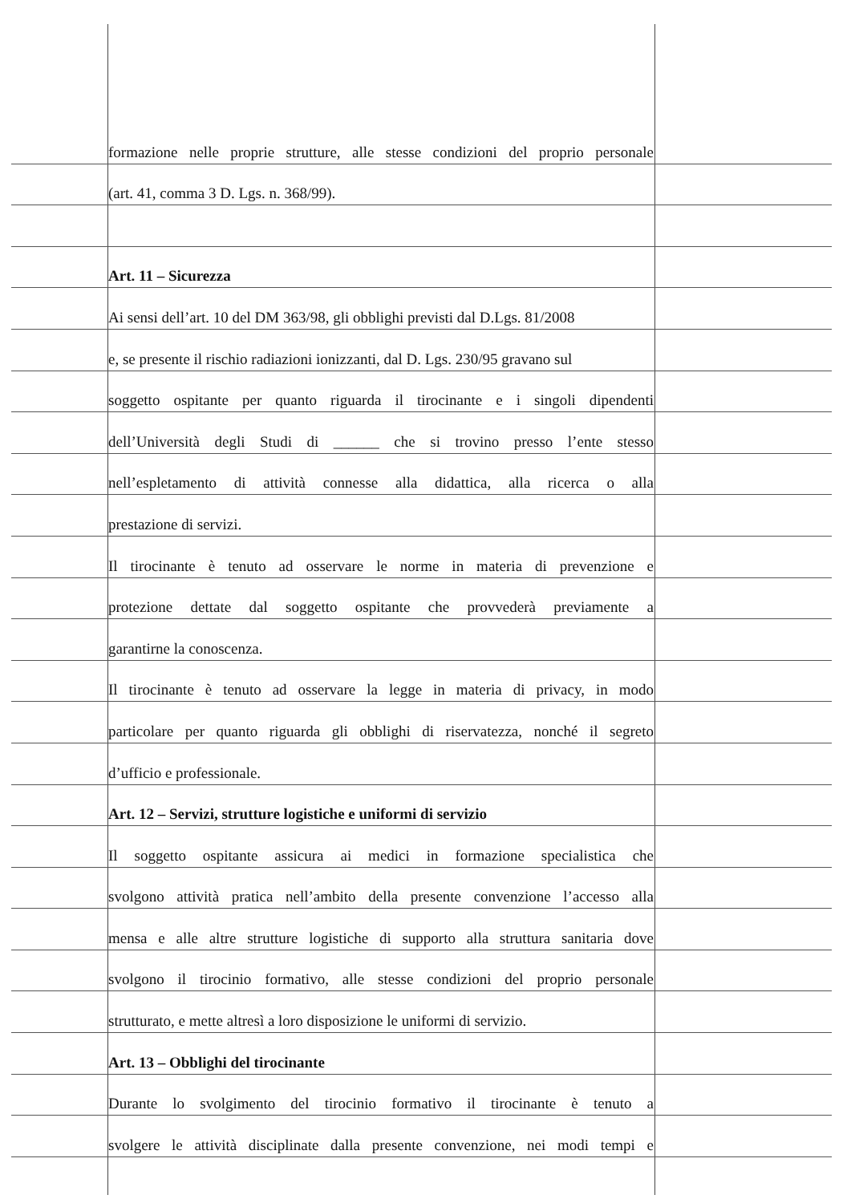formazione nelle proprie strutture, alle stesse condizioni del proprio personale
(art. 41, comma 3 D. Lgs. n. 368/99).
Art. 11 – Sicurezza
Ai sensi dell’art. 10 del DM 363/98, gli obblighi previsti dal D.Lgs. 81/2008
e, se presente il rischio radiazioni ionizzanti, dal D. Lgs. 230/95 gravano sul
soggetto ospitante per quanto riguarda il tirocinante e i singoli dipendenti
dell’Università degli Studi di ______ che si trovino presso l’ente stesso
nell’espletamento di attività connesse alla didattica, alla ricerca o alla
prestazione di servizi.
Il tirocinante è tenuto ad osservare le norme in materia di prevenzione e
protezione dettate dal soggetto ospitante che provvederà previamente a
garantirne la conoscenza.
Il tirocinante è tenuto ad osservare la legge in materia di privacy, in modo
particolare per quanto riguarda gli obblighi di riservatezza, nonché il segreto
d’ufficio e professionale.
Art. 12 – Servizi, strutture logistiche e uniformi di servizio
Il soggetto ospitante assicura ai medici in formazione specialistica che
svolgono attività pratica nell’ambito della presente convenzione l’accesso alla
mensa e alle altre strutture logistiche di supporto alla struttura sanitaria dove
svolgono il tirocinio formativo, alle stesse condizioni del proprio personale
strutturato, e mette altresì a loro disposizione le uniformi di servizio.
Art. 13 – Obblighi del tirocinante
Durante lo svolgimento del tirocinio formativo il tirocinante è tenuto a
svolgere le attività disciplinate dalla presente convenzione, nei modi tempi e